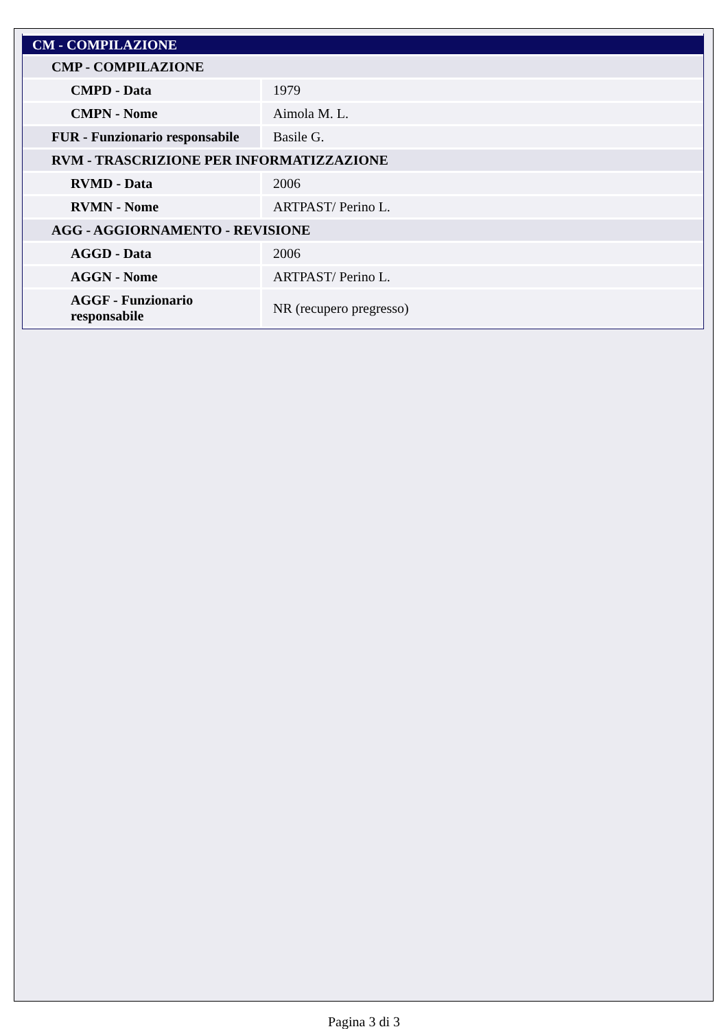| CM - COMPILAZIONE | |
| CMP - COMPILAZIONE | |
| CMPD - Data | 1979 |
| CMPN - Nome | Aimola M. L. |
| FUR - Funzionario responsabile | Basile G. |
| RVM - TRASCRIZIONE PER INFORMATIZZAZIONE | |
| RVMD - Data | 2006 |
| RVMN - Nome | ARTPAST/ Perino L. |
| AGG - AGGIORNAMENTO - REVISIONE | |
| AGGD - Data | 2006 |
| AGGN - Nome | ARTPAST/ Perino L. |
| AGGF - Funzionario responsabile | NR (recupero pregresso) |
Pagina 3 di 3